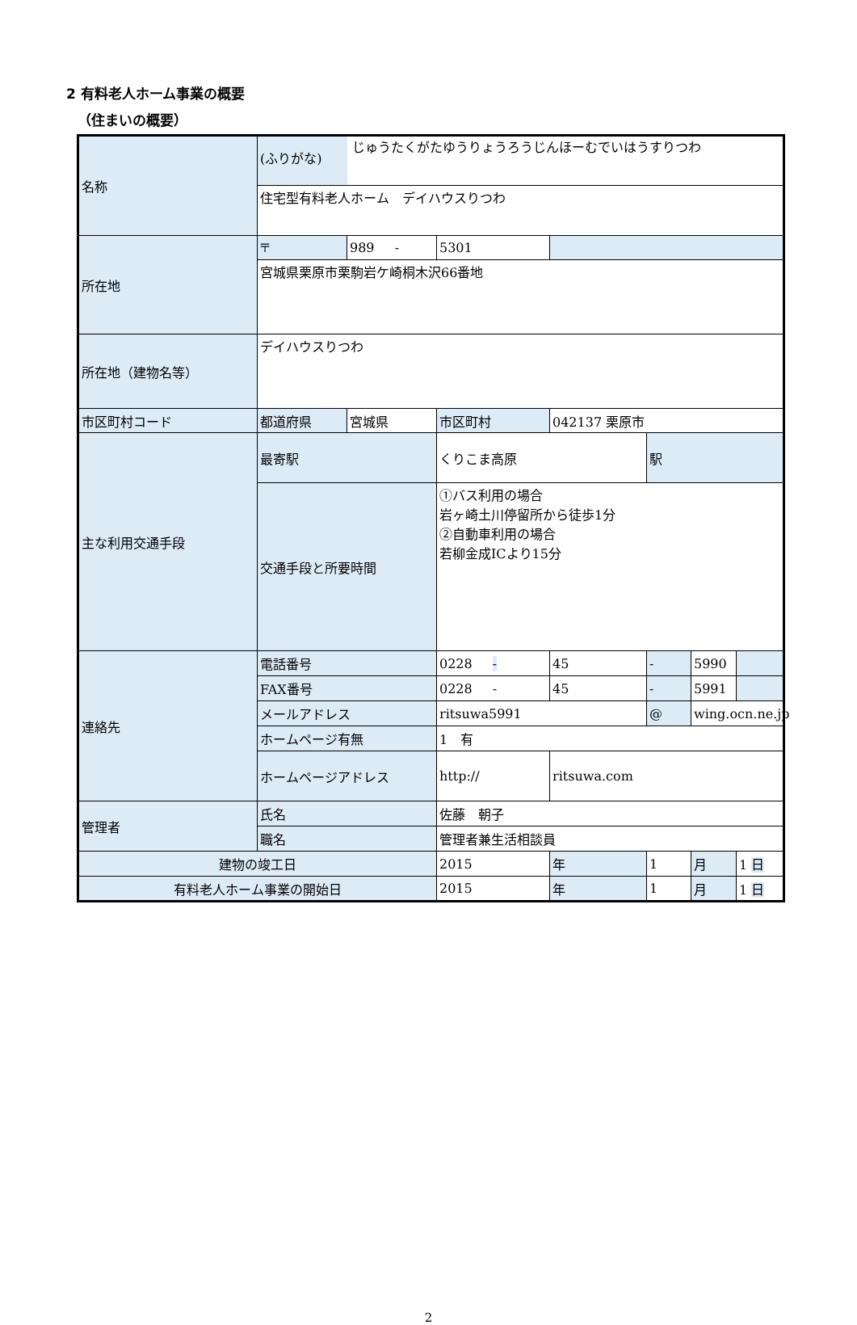2 有料老人ホーム事業の概要
（住まいの概要）
| 名称 | (ふりがな) じゅうたくがたゆうりょうろうじんほーむでいはうすりつわ 住宅型有料老人ホーム デイハウスりつわ | | | | | | |
| 所在地 | 〒 | 989 - | 5301 | | | | |
| | 宮城県栗原市栗駒岩ケ崎桐木沢66番地 | | | | | | |
| 所在地（建物名等） | デイハウスりつわ | | | | | | |
| 市区町村コード | 都道府県 | 宮城県 | 市区町村 | 042137 栗原市 | | | |
| 主な利用交通手段 | 最寄駅 | | くりこま高原 | | 駅 | | |
| | 交通手段と所要時間 | | ①バス利用の場合 岩ヶ崎土川停留所から徒歩1分 ②自動車利用の場合 若柳金成ICより15分 | | | | |
| 連絡先 | 電話番号 | | 0228 - | 45 | - | 5990 | |
| | FAX番号 | | 0228 - | 45 | - | 5991 | |
| | メールアドレス | | ritsuwa5991 | | @ | wing.ocn.ne.jp | |
| | ホームページ有無 | | 1 有 | | | | |
| | ホームページアドレス | | http:// | ritsuwa.com | | | |
| 管理者 | 氏名 | | 佐藤 朝子 | | | | |
| | 職名 | | 管理者兼生活相談員 | | | | |
| 建物の竣工日 | | | 2015 | 年 | 1 | 月 | 1 日 |
| 有料老人ホーム事業の開始日 | | | 2015 | 年 | 1 | 月 | 1 日 |
2